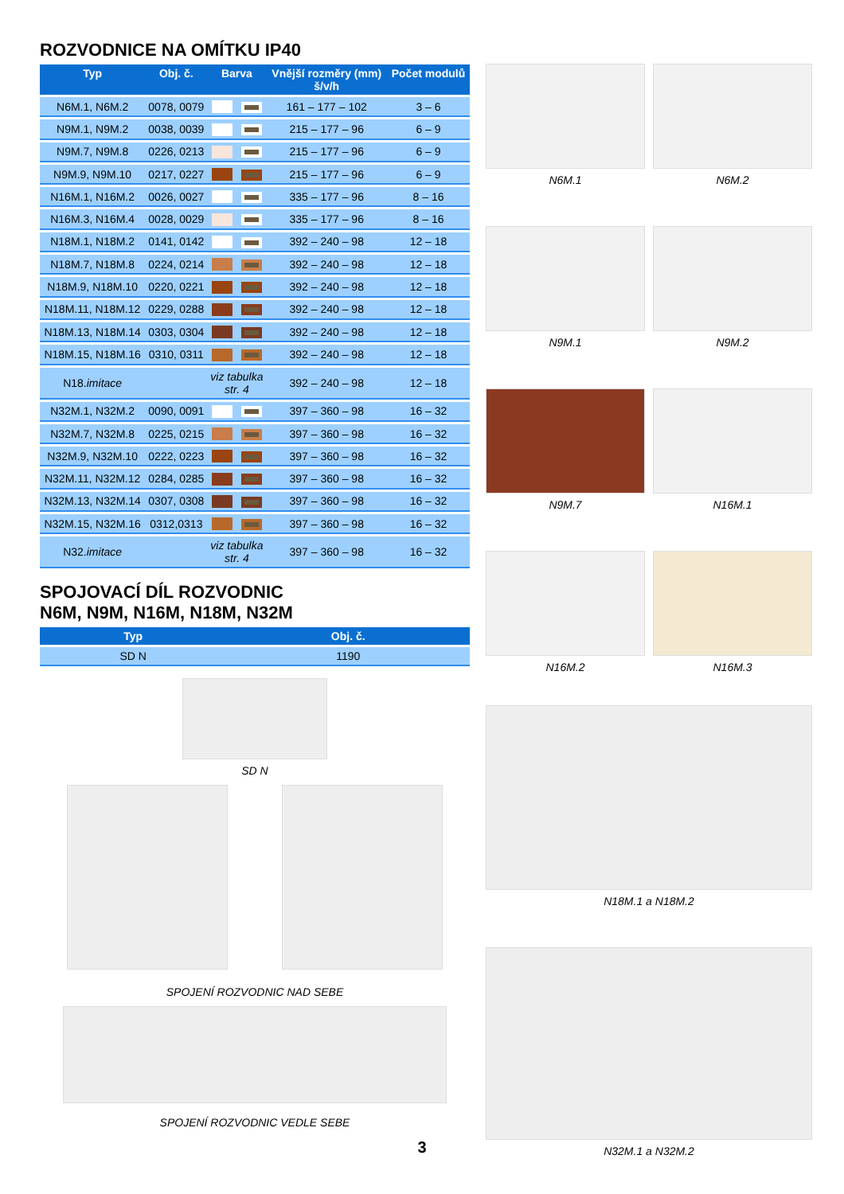ROZVODNICE NA OMÍTKU IP40
| Typ | Obj. č. | Barva | | Vnější rozměry (mm) š/v/h | Počet modulů |
| --- | --- | --- | --- | --- | --- |
| N6M.1, N6M.2 | 0078, 0079 | | | 161 – 177 – 102 | 3 – 6 |
| N9M.1, N9M.2 | 0038, 0039 | | | 215 – 177 – 96 | 6 – 9 |
| N9M.7, N9M.8 | 0226, 0213 | | | 215 – 177 – 96 | 6 – 9 |
| N9M.9, N9M.10 | 0217, 0227 | | | 215 – 177 – 96 | 6 – 9 |
| N16M.1, N16M.2 | 0026, 0027 | | | 335 – 177 – 96 | 8 – 16 |
| N16M.3, N16M.4 | 0028, 0029 | | | 335 – 177 – 96 | 8 – 16 |
| N18M.1, N18M.2 | 0141, 0142 | | | 392 – 240 – 98 | 12 – 18 |
| N18M.7, N18M.8 | 0224, 0214 | | | 392 – 240 – 98 | 12 – 18 |
| N18M.9, N18M.10 | 0220, 0221 | | | 392 – 240 – 98 | 12 – 18 |
| N18M.11, N18M.12 | 0229, 0288 | | | 392 – 240 – 98 | 12 – 18 |
| N18M.13, N18M.14 | 0303, 0304 | | | 392 – 240 – 98 | 12 – 18 |
| N18M.15, N18M.16 | 0310, 0311 | | | 392 – 240 – 98 | 12 – 18 |
| N18. imitace | | viz tabulka str. 4 | | 392 – 240 – 98 | 12 – 18 |
| N32M.1, N32M.2 | 0090, 0091 | | | 397 – 360 – 98 | 16 – 32 |
| N32M.7, N32M.8 | 0225, 0215 | | | 397 – 360 – 98 | 16 – 32 |
| N32M.9, N32M.10 | 0222, 0223 | | | 397 – 360 – 98 | 16 – 32 |
| N32M.11, N32M.12 | 0284, 0285 | | | 397 – 360 – 98 | 16 – 32 |
| N32M.13, N32M.14 | 0307, 0308 | | | 397 – 360 – 98 | 16 – 32 |
| N32M.15, N32M.16 | 0312,0313 | | | 397 – 360 – 98 | 16 – 32 |
| N32. imitace | | viz tabulka str. 4 | | 397 – 360 – 98 | 16 – 32 |
SPOJOVACÍ DÍL ROZVODNIC
N6M, N9M, N16M, N18M, N32M
| Typ | Obj. č. |
| --- | --- |
| SD N | 1190 |
SD N
SPOJENÍ ROZVODNIC NAD SEBE
SPOJENÍ ROZVODNIC VEDLE SEBE
N6M.1
N6M.2
N9M.1
N9M.2
N9M.7
N16M.1
N16M.2
N16M.3
N18M.1 a N18M.2
N32M.1 a N32M.2
3